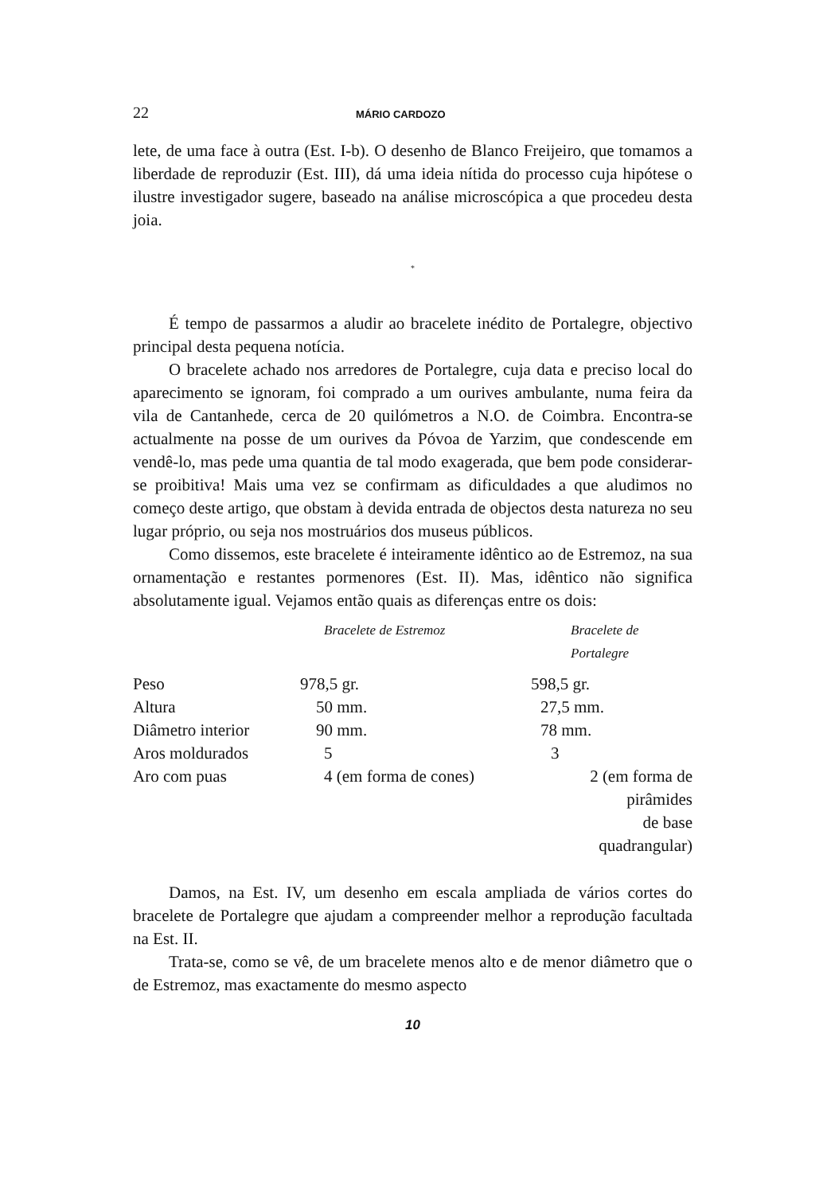22 MÁRIO CARDOZO
lete, de uma face à outra (Est. I-b). O desenho de Blanco Freijeiro, que tomamos a liberdade de reproduzir (Est. III), dá uma ideia nítida do processo cuja hipótese o ilustre investigador sugere, baseado na análise microscópica a que procedeu desta joia.
*
É tempo de passarmos a aludir ao bracelete inédito de Portalegre, objectivo principal desta pequena notícia.
O bracelete achado nos arredores de Portalegre, cuja data e preciso local do aparecimento se ignoram, foi comprado a um ourives ambulante, numa feira da vila de Cantanhede, cerca de 20 quilómetros a N.O. de Coimbra. Encontra-se actualmente na posse de um ourives da Póvoa de Yarzim, que condescende em vendê-lo, mas pede uma quantia de tal modo exagerada, que bem pode considerar-se proibitiva! Mais uma vez se confirmam as dificuldades a que aludimos no começo deste artigo, que obstam à devida entrada de objectos desta natureza no seu lugar próprio, ou seja nos mostruários dos museus públicos.
Como dissemos, este bracelete é inteiramente idêntico ao de Estremoz, na sua ornamentação e restantes pormenores (Est. II). Mas, idêntico não significa absolutamente igual. Vejamos então quais as diferenças entre os dois:
| | Bracelete de Estremoz | Bracelete de Portalegre |
| --- | --- | --- |
| Peso | 978,5 gr. | 598,5 gr. |
| Altura | 50 mm. | 27,5 mm. |
| Diâmetro interior | 90 mm. | 78 mm. |
| Aros moldurados | 5 | 3 |
| Aro com puas | 4 (em forma de cones) | 2 (em forma de pirâmides de base quadrangular) |
Damos, na Est. IV, um desenho em escala ampliada de vários cortes do bracelete de Portalegre que ajudam a compreender melhor a reprodução facultada na Est. II.
Trata-se, como se vê, de um bracelete menos alto e de menor diâmetro que o de Estremoz, mas exactamente do mesmo aspecto
10